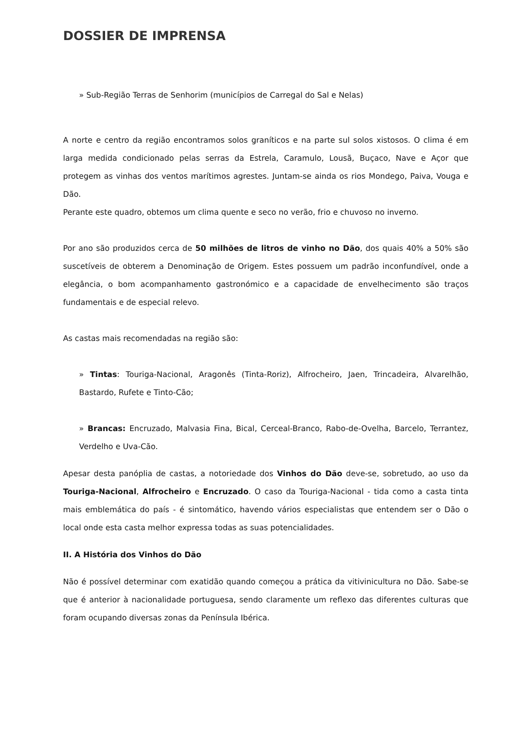DOSSIER DE IMPRENSA
» Sub-Região Terras de Senhorim (municípios de Carregal do Sal e Nelas)
A norte e centro da região encontramos solos graníticos e na parte sul solos xistosos. O clima é em larga medida condicionado pelas serras da Estrela, Caramulo, Lousã, Buçaco, Nave e Açor que protegem as vinhas dos ventos marítimos agrestes. Juntam-se ainda os rios Mondego, Paiva, Vouga e Dão.
Perante este quadro, obtemos um clima quente e seco no verão, frio e chuvoso no inverno.
Por ano são produzidos cerca de 50 milhões de litros de vinho no Dão, dos quais 40% a 50% são suscetíveis de obterem a Denominação de Origem. Estes possuem um padrão inconfundível, onde a elegância, o bom acompanhamento gastronómico e a capacidade de envelhecimento são traços fundamentais e de especial relevo.
As castas mais recomendadas na região são:
» Tintas: Touriga-Nacional, Aragonês (Tinta-Roriz), Alfrocheiro, Jaen, Trincadeira, Alvarelhão, Bastardo, Rufete e Tinto-Cão;
» Brancas: Encruzado, Malvasia Fina, Bical, Cerceal-Branco, Rabo-de-Ovelha, Barcelo, Terrantez, Verdelho e Uva-Cão.
Apesar desta panóplia de castas, a notoriedade dos Vinhos do Dão deve-se, sobretudo, ao uso da Touriga-Nacional, Alfrocheiro e Encruzado. O caso da Touriga-Nacional - tida como a casta tinta mais emblemática do país - é sintomático, havendo vários especialistas que entendem ser o Dão o local onde esta casta melhor expressa todas as suas potencialidades.
II. A História dos Vinhos do Dão
Não é possível determinar com exatidão quando começou a prática da vitivinicultura no Dão. Sabe-se que é anterior à nacionalidade portuguesa, sendo claramente um reflexo das diferentes culturas que foram ocupando diversas zonas da Península Ibérica.